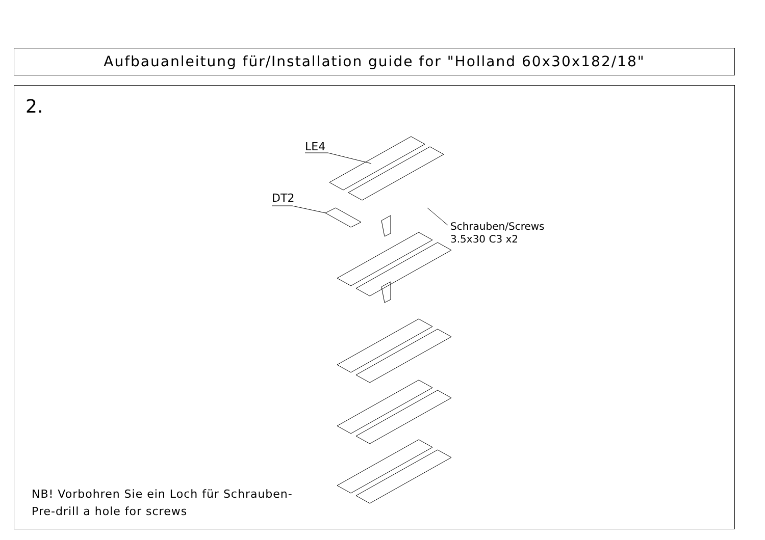Aufbauanleitung für/Installation guide for "Holland 60x30x182/18"
2.
LE4
DT2
Schrauben/Screws
3.5x30 C3 x2
NB! Vorbohren Sie ein Loch für Schrauben-
Pre-drill a hole for screws